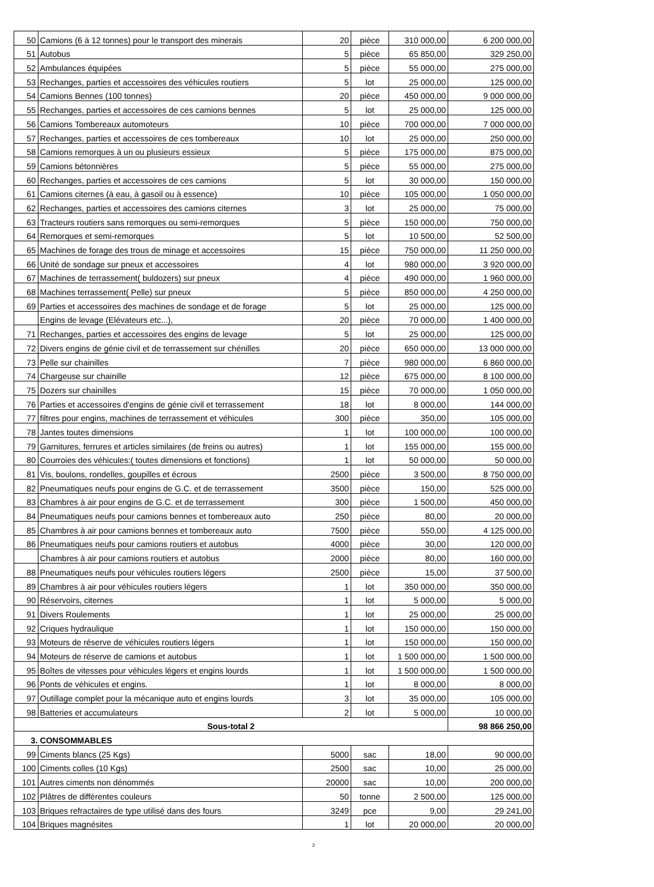| 50 | Camions (6 à 12 tonnes) pour le transport des minerais | 20 | pièce | 310 000,00 | 6 200 000,00 |
| 51 | Autobus | 5 | pièce | 65 850,00 | 329 250,00 |
| 52 | Ambulances équipées | 5 | pièce | 55 000,00 | 275 000,00 |
| 53 | Rechanges, parties et accessoires des véhicules routiers | 5 | lot | 25 000,00 | 125 000,00 |
| 54 | Camions Bennes (100 tonnes) | 20 | pièce | 450 000,00 | 9 000 000,00 |
| 55 | Rechanges, parties et accessoires de ces camions bennes | 5 | lot | 25 000,00 | 125 000,00 |
| 56 | Camions Tombereaux automoteurs | 10 | pièce | 700 000,00 | 7 000 000,00 |
| 57 | Rechanges, parties et accessoires de ces tombereaux | 10 | lot | 25 000,00 | 250 000,00 |
| 58 | Camions remorques à un ou plusieurs essieux | 5 | pièce | 175 000,00 | 875 000,00 |
| 59 | Camions bétonnières | 5 | pièce | 55 000,00 | 275 000,00 |
| 60 | Rechanges, parties et accessoires de ces camions | 5 | lot | 30 000,00 | 150 000,00 |
| 61 | Camions citernes (à eau, à gasoil ou à essence) | 10 | pièce | 105 000,00 | 1 050 000,00 |
| 62 | Rechanges, parties et accessoires des camions citernes | 3 | lot | 25 000,00 | 75 000,00 |
| 63 | Tracteurs routiers sans remorques ou semi-remorques | 5 | pièce | 150 000,00 | 750 000,00 |
| 64 | Remorques et semi-remorques | 5 | lot | 10 500,00 | 52 500,00 |
| 65 | Machines de forage des trous de minage et accessoires | 15 | pièce | 750 000,00 | 11 250 000,00 |
| 66 | Unité de sondage sur pneux et accessoires | 4 | lot | 980 000,00 | 3 920 000,00 |
| 67 | Machines de terrassement( buldozers) sur pneux | 4 | pièce | 490 000,00 | 1 960 000,00 |
| 68 | Machines terrassement( Pelle) sur pneux | 5 | pièce | 850 000,00 | 4 250 000,00 |
| 69 | Parties et accessoires des machines de sondage et de forage | 5 | lot | 25 000,00 | 125 000,00 |
| | Engins de levage (Elévateurs etc...), | 20 | pièce | 70 000,00 | 1 400 000,00 |
| 71 | Rechanges, parties et accessoires des engins de levage | 5 | lot | 25 000,00 | 125 000,00 |
| 72 | Divers engins de génie civil et de terrassement sur chénilles | 20 | pièce | 650 000,00 | 13 000 000,00 |
| 73 | Pelle sur chainilles | 7 | pièce | 980 000,00 | 6 860 000,00 |
| 74 | Chargeuse sur chainille | 12 | pièce | 675 000,00 | 8 100 000,00 |
| 75 | Dozers sur chainilles | 15 | pièce | 70 000,00 | 1 050 000,00 |
| 76 | Parties et accessoires d'engins de génie civil et terrassement | 18 | lot | 8 000,00 | 144 000,00 |
| 77 | filtres pour engins, machines de terrassement et véhicules | 300 | pièce | 350,00 | 105 000,00 |
| 78 | Jantes toutes dimensions | 1 | lot | 100 000,00 | 100 000,00 |
| 79 | Garnitures, ferrures et articles similaires (de freins ou autres) | 1 | lot | 155 000,00 | 155 000,00 |
| 80 | Courroies des véhicules:( toutes dimensions et fonctions) | 1 | lot | 50 000,00 | 50 000,00 |
| 81 | Vis, boulons, rondelles, goupilles et écrous | 2500 | pièce | 3 500,00 | 8 750 000,00 |
| 82 | Pneumatiques neufs pour engins de G.C. et de terrassement | 3500 | pièce | 150,00 | 525 000,00 |
| 83 | Chambres à air pour engins de G.C. et de terrassement | 300 | pièce | 1 500,00 | 450 000,00 |
| 84 | Pneumatiques neufs pour camions bennes et tombereaux auto | 250 | pièce | 80,00 | 20 000,00 |
| 85 | Chambres à air pour camions bennes et tombereaux auto | 7500 | pièce | 550,00 | 4 125 000,00 |
| 86 | Pneumatiques neufs pour camions routiers et autobus | 4000 | pièce | 30,00 | 120 000,00 |
| | Chambres à air pour camions routiers et autobus | 2000 | pièce | 80,00 | 160 000,00 |
| 88 | Pneumatiques neufs pour véhicules routiers légers | 2500 | pièce | 15,00 | 37 500,00 |
| 89 | Chambres à air pour véhicules routiers légers | 1 | lot | 350 000,00 | 350 000,00 |
| 90 | Réservoirs, citernes | 1 | lot | 5 000,00 | 5 000,00 |
| 91 | Divers Roulements | 1 | lot | 25 000,00 | 25 000,00 |
| 92 | Criques hydraulique | 1 | lot | 150 000,00 | 150 000,00 |
| 93 | Moteurs de réserve de véhicules routiers légers | 1 | lot | 150 000,00 | 150 000,00 |
| 94 | Moteurs de réserve de camions et autobus | 1 | lot | 1 500 000,00 | 1 500 000,00 |
| 95 | Boîtes de vitesses pour véhicules légers et engins lourds | 1 | lot | 1 500 000,00 | 1 500 000,00 |
| 96 | Ponts de véhicules et engins. | 1 | lot | 8 000,00 | 8 000,00 |
| 97 | Outillage complet pour la mécanique auto et engins lourds | 3 | lot | 35 000,00 | 105 000,00 |
| 98 | Batteries et accumulateurs | 2 | lot | 5 000,00 | 10 000,00 |
| Sous-total 2 | | | | | 98 866 250,00 |
| 3. CONSOMMABLES | | | | | |
| 99 | Ciments blancs (25 Kgs) | 5000 | sac | 18,00 | 90 000,00 |
| 100 | Ciments colles (10 Kgs) | 2500 | sac | 10,00 | 25 000,00 |
| 101 | Autres ciments non dénommés | 20000 | sac | 10,00 | 200 000,00 |
| 102 | Plâtres de différentes couleurs | 50 | tonne | 2 500,00 | 125 000,00 |
| 103 | Briques refractaires de type utilisé dans des fours | 3249 | pce | 9,00 | 29 241,00 |
| 104 | Briques magnésites | 1 | lot | 20 000,00 | 20 000,00 |
2